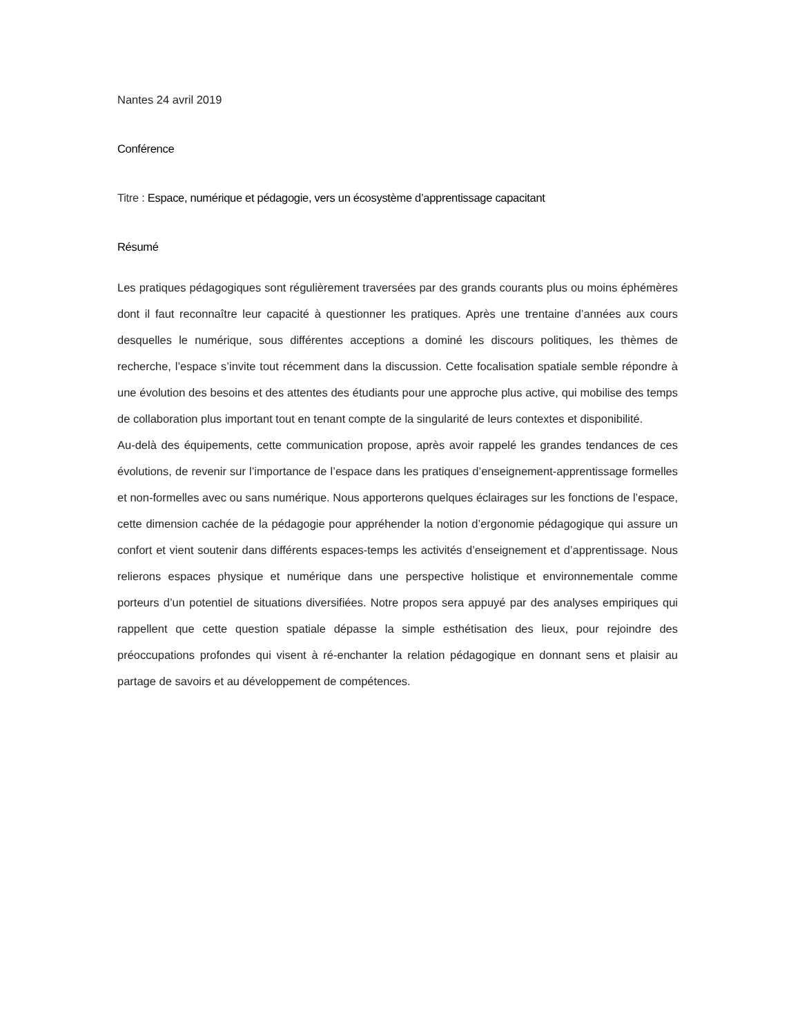Nantes 24 avril 2019
Conférence
Titre : Espace, numérique et pédagogie, vers un écosystème d’apprentissage capacitant
Résumé
Les pratiques pédagogiques sont régulièrement traversées par des grands courants plus ou moins éphémères dont il faut reconnaître leur capacité à questionner les pratiques. Après une trentaine d’années aux cours desquelles le numérique, sous différentes acceptions a dominé les discours politiques, les thèmes de recherche, l’espace s’invite tout récemment dans la discussion. Cette focalisation spatiale semble répondre à une évolution des besoins et des attentes des étudiants pour une approche plus active, qui mobilise des temps de collaboration plus important tout en tenant compte de la singularité de leurs contextes et disponibilité.
Au-delà des équipements, cette communication propose, après avoir rappelé les grandes tendances de ces évolutions, de revenir sur l’importance de l’espace dans les pratiques d’enseignement-apprentissage formelles et non-formelles avec ou sans numérique. Nous apporterons quelques éclairages sur les fonctions de l’espace, cette dimension cachée de la pédagogie pour appréhender la notion d’ergonomie pédagogique qui assure un confort et vient soutenir dans différents espaces-temps les activités d’enseignement et d’apprentissage. Nous relierons espaces physique et numérique dans une perspective holistique et environnementale comme porteurs d’un potentiel de situations diversifiées. Notre propos sera appuyé par des analyses empiriques qui rappellent que cette question spatiale dépasse la simple esthétisation des lieux, pour rejoindre des préoccupations profondes qui visent à ré-enchanter la relation pédagogique en donnant sens et plaisir au partage de savoirs et au développement de compétences.